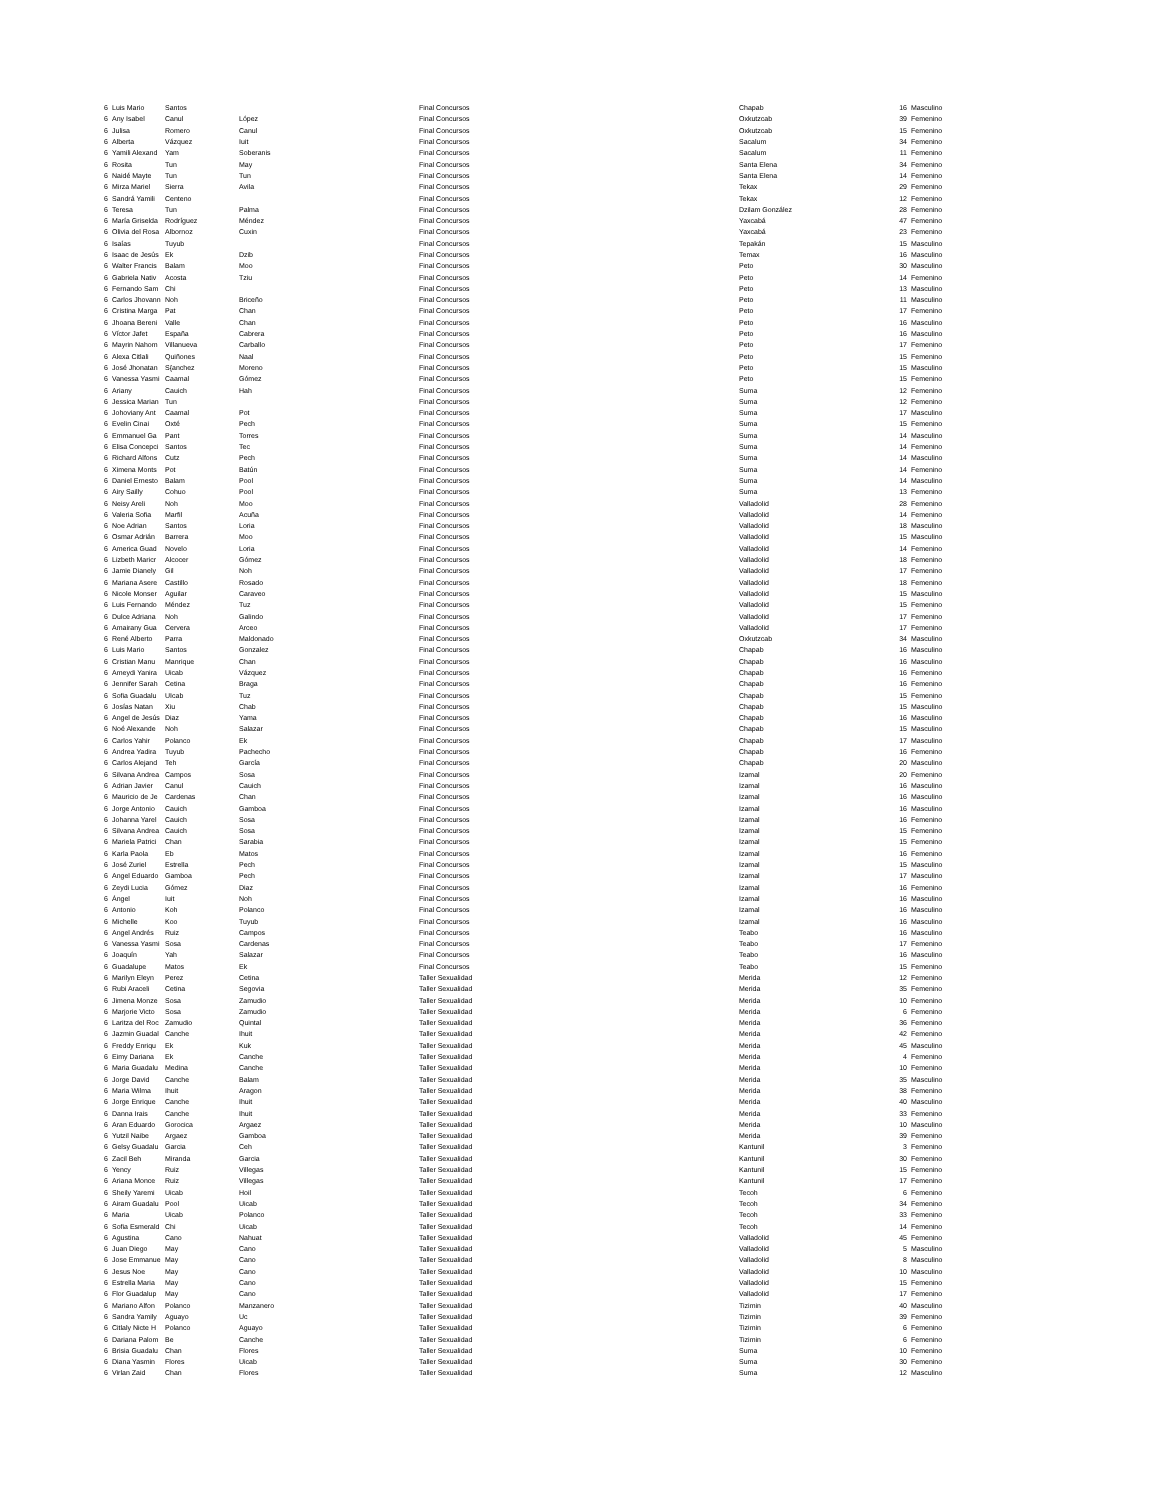| 6 | Luis Mario | Santos | | Final Concursos | Chapab | 16 | Masculino |
| 6 | Any Isabel | Canul | López | Final Concursos | Oxkutzcab | 39 | Femenino |
| 6 | Julisa | Romero | Canul | Final Concursos | Oxkutzcab | 15 | Femenino |
| 6 | Alberta | Vázquez | Iuit | Final Concursos | Sacalum | 34 | Femenino |
| 6 | Yamili Alexand | Yam | Soberanis | Final Concursos | Sacalum | 11 | Femenino |
| 6 | Rosita | Tun | May | Final Concursos | Santa Elena | 34 | Femenino |
| 6 | Naidé Mayte | Tun | Tun | Final Concursos | Santa Elena | 14 | Femenino |
| 6 | Mirza Mariel | Sierra | Avila | Final Concursos | Tekax | 29 | Femenino |
| 6 | Sandrá Yamili | Centeno | | Final Concursos | Tekax | 12 | Femenino |
| 6 | Teresa | Tun | Palma | Final Concursos | Dzilam González | 28 | Femenino |
| 6 | María Griselda | Rodríguez | Méndez | Final Concursos | Yaxcabá | 47 | Femenino |
| 6 | Olivia del Rosa | Albornoz | Cuxin | Final Concursos | Yaxcabá | 23 | Femenino |
| 6 | Isaías | Tuyub | | Final Concursos | Tepakán | 15 | Masculino |
| 6 | Isaac de Jesús | Ek | Dzib | Final Concursos | Temax | 16 | Masculino |
| 6 | Walter Francis | Balam | Moo | Final Concursos | Peto | 30 | Masculino |
| 6 | Gabriela Nativ | Acosta | Tziu | Final Concursos | Peto | 14 | Femenino |
| 6 | Fernando Sam | Chi | | Final Concursos | Peto | 13 | Masculino |
| 6 | Carlos Jhovann | Noh | Briceño | Final Concursos | Peto | 11 | Masculino |
| 6 | Cristina Marga | Pat | Chan | Final Concursos | Peto | 17 | Femenino |
| 6 | Jhoana Bereni | Valle | Chan | Final Concursos | Peto | 16 | Masculino |
| 6 | Víctor Jafet | España | Cabrera | Final Concursos | Peto | 16 | Masculino |
| 6 | Mayrin Nahom | Villanueva | Carballo | Final Concursos | Peto | 17 | Femenino |
| 6 | Alexa Citlali | Quiñones | Naal | Final Concursos | Peto | 15 | Femenino |
| 6 | José Jhonatan | S{anchez | Moreno | Final Concursos | Peto | 15 | Masculino |
| 6 | Vanessa Yasmi | Caamal | Gómez | Final Concursos | Peto | 15 | Femenino |
| 6 | Ariany | Cauich | Hah | Final Concursos | Suma | 12 | Femenino |
| 6 | Jessica Marian | Tun | | Final Concursos | Suma | 12 | Femenino |
| 6 | Johoviany Ant | Caamal | Pot | Final Concursos | Suma | 17 | Masculino |
| 6 | Evelin Cinai | Oxté | Pech | Final Concursos | Suma | 15 | Femenino |
| 6 | Emmanuel Ga | Pant | Torres | Final Concursos | Suma | 14 | Masculino |
| 6 | Elisa Concepci | Santos | Tec | Final Concursos | Suma | 14 | Femenino |
| 6 | Richard Alfons | Cutz | Pech | Final Concursos | Suma | 14 | Masculino |
| 6 | Ximena Monts | Pot | Batún | Final Concursos | Suma | 14 | Femenino |
| 6 | Daniel Ernesto | Balam | Pool | Final Concursos | Suma | 14 | Masculino |
| 6 | Airy Sailly | Cohuo | Pool | Final Concursos | Suma | 13 | Femenino |
| 6 | Neisy Areli | Noh | Moo | Final Concursos | Valladolid | 28 | Femenino |
| 6 | Valeria Sofia | Marfil | Acuña | Final Concursos | Valladolid | 14 | Femenino |
| 6 | Noe Adrian | Santos | Loria | Final Concursos | Valladolid | 18 | Masculino |
| 6 | Osmar Adrián | Barrera | Moo | Final Concursos | Valladolid | 15 | Masculino |
| 6 | America Guad | Novelo | Loria | Final Concursos | Valladolid | 14 | Femenino |
| 6 | Lizbeth Maricr | Alcocer | Gómez | Final Concursos | Valladolid | 18 | Femenino |
| 6 | Jamie Dianely | Gil | Noh | Final Concursos | Valladolid | 17 | Femenino |
| 6 | Mariana Asere | Castillo | Rosado | Final Concursos | Valladolid | 18 | Femenino |
| 6 | Nicole Monser | Aguilar | Caraveo | Final Concursos | Valladolid | 15 | Masculino |
| 6 | Luis Fernando | Méndez | Tuz | Final Concursos | Valladolid | 15 | Femenino |
| 6 | Dulce Adriana | Noh | Galindo | Final Concursos | Valladolid | 17 | Femenino |
| 6 | Amairany Gua | Cervera | Arceo | Final Concursos | Valladolid | 17 | Femenino |
| 6 | René Alberto | Parra | Maldonado | Final Concursos | Oxkutzcab | 34 | Masculino |
| 6 | Luis Mario | Santos | Gonzalez | Final Concursos | Chapab | 16 | Masculino |
| 6 | Cristian Manu | Manrique | Chan | Final Concursos | Chapab | 16 | Masculino |
| 6 | Ameydi Yanira | Uicab | Vázquez | Final Concursos | Chapab | 16 | Femenino |
| 6 | Jennifer Sarah | Cetina | Braga | Final Concursos | Chapab | 16 | Femenino |
| 6 | Sofia Guadalu | UIcab | Tuz | Final Concursos | Chapab | 15 | Femenino |
| 6 | Josías Natan | Xiu | Chab | Final Concursos | Chapab | 15 | Masculino |
| 6 | Angel de Jesús | Diaz | Yama | Final Concursos | Chapab | 16 | Masculino |
| 6 | Noé Alexande | Noh | Salazar | Final Concursos | Chapab | 15 | Masculino |
| 6 | Carlos Yahir | Polanco | Ek | Final Concursos | Chapab | 17 | Masculino |
| 6 | Andrea Yadira | Tuyub | Pachecho | Final Concursos | Chapab | 16 | Femenino |
| 6 | Carlos Alejand | Teh | García | Final Concursos | Chapab | 20 | Masculino |
| 6 | Silvana Andrea | Campos | Sosa | Final Concursos | Izamal | 20 | Femenino |
| 6 | Adrian Javier | Canul | Cauich | Final Concursos | Izamal | 16 | Masculino |
| 6 | Mauricio de Je | Cardenas | Chan | Final Concursos | Izamal | 16 | Masculino |
| 6 | Jorge Antonio | Cauich | Gamboa | Final Concursos | Izamal | 16 | Masculino |
| 6 | Johanna Yarel | Cauich | Sosa | Final Concursos | Izamal | 16 | Femenino |
| 6 | Silvana Andrea | Cauich | Sosa | Final Concursos | Izamal | 15 | Femenino |
| 6 | Mariela Patrici | Chan | Sarabia | Final Concursos | Izamal | 15 | Femenino |
| 6 | Karla Paola | Eb | Matos | Final Concursos | Izamal | 16 | Femenino |
| 6 | José Zuriel | Estrella | Pech | Final Concursos | Izamal | 15 | Masculino |
| 6 | Angel Eduardo | Gamboa | Pech | Final Concursos | Izamal | 17 | Masculino |
| 6 | Zeydi Lucia | Gómez | Diaz | Final Concursos | Izamal | 16 | Femenino |
| 6 | Ángel | Iuit | Noh | Final Concursos | Izamal | 16 | Masculino |
| 6 | Antonio | Koh | Polanco | Final Concursos | Izamal | 16 | Masculino |
| 6 | Michelle | Koo | Tuyub | Final Concursos | Izamal | 16 | Masculino |
| 6 | Angel Andrés | Ruiz | Campos | Final Concursos | Teabo | 16 | Masculino |
| 6 | Vanessa Yasmi | Sosa | Cardenas | Final Concursos | Teabo | 17 | Femenino |
| 6 | Joaquín | Yah | Salazar | Final Concursos | Teabo | 16 | Masculino |
| 6 | Guadalupe | Matos | Ek | Final Concursos | Teabo | 15 | Femenino |
| 6 | Marilyn Eleyn | Perez | Cetina | Taller Sexualidad | Merida | 12 | Femenino |
| 6 | Rubi Araceli | Cetina | Segovia | Taller Sexualidad | Merida | 35 | Femenino |
| 6 | Jimena Monze | Sosa | Zamudio | Taller Sexualidad | Merida | 10 | Femenino |
| 6 | Marjorie Victo | Sosa | Zamudio | Taller Sexualidad | Merida | 6 | Femenino |
| 6 | Laritza del Roc | Zamudio | Quintal | Taller Sexualidad | Merida | 36 | Femenino |
| 6 | Jazmin Guadal | Canche | Ihuit | Taller Sexualidad | Merida | 42 | Femenino |
| 6 | Freddy Enriqu | Ek | Kuk | Taller Sexualidad | Merida | 45 | Masculino |
| 6 | Eimy Dariana | Ek | Canche | Taller Sexualidad | Merida | 4 | Femenino |
| 6 | Maria Guadalu | Medina | Canche | Taller Sexualidad | Merida | 10 | Femenino |
| 6 | Jorge David | Canche | Balam | Taller Sexualidad | Merida | 35 | Masculino |
| 6 | Maria Wilma | Ihuit | Aragon | Taller Sexualidad | Merida | 38 | Femenino |
| 6 | Jorge Enrique | Canche | Ihuit | Taller Sexualidad | Merida | 40 | Masculino |
| 6 | Danna Irais | Canche | Ihuit | Taller Sexualidad | Merida | 33 | Femenino |
| 6 | Aran Eduardo | Gorocica | Argaez | Taller Sexualidad | Merida | 10 | Masculino |
| 6 | Yutzil Naibe | Argaez | Gamboa | Taller Sexualidad | Merida | 39 | Femenino |
| 6 | Gelsy Guadalu | Garcia | Ceh | Taller Sexualidad | Kantunil | 3 | Femenino |
| 6 | Zacil Beh | Miranda | Garcia | Taller Sexualidad | Kantunil | 30 | Femenino |
| 6 | Yency | Ruiz | Villegas | Taller Sexualidad | Kantunil | 15 | Femenino |
| 6 | Ariana Monce | Ruiz | Villegas | Taller Sexualidad | Kantunil | 17 | Femenino |
| 6 | Sheily Yaremi | Uicab | Hoil | Taller Sexualidad | Tecoh | 6 | Femenino |
| 6 | Airam Guadalu | Pool | Uicab | Taller Sexualidad | Tecoh | 34 | Femenino |
| 6 | Maria | Uicab | Polanco | Taller Sexualidad | Tecoh | 33 | Femenino |
| 6 | Sofia Esmerald | Chi | Uicab | Taller Sexualidad | Tecoh | 14 | Femenino |
| 6 | Agustina | Cano | Nahuat | Taller Sexualidad | Valladolid | 45 | Femenino |
| 6 | Juan Diego | May | Cano | Taller Sexualidad | Valladolid | 5 | Masculino |
| 6 | Jose Emmanue | May | Cano | Taller Sexualidad | Valladolid | 8 | Masculino |
| 6 | Jesus Noe | May | Cano | Taller Sexualidad | Valladolid | 10 | Masculino |
| 6 | Estrella Maria | May | Cano | Taller Sexualidad | Valladolid | 15 | Femenino |
| 6 | Flor Guadalup | May | Cano | Taller Sexualidad | Valladolid | 17 | Femenino |
| 6 | Mariano Alfon | Polanco | Manzanero | Taller Sexualidad | Tizimin | 40 | Masculino |
| 6 | Sandra Yamily | Aguayo | Uc | Taller Sexualidad | Tizimin | 39 | Femenino |
| 6 | Citlaly Nicte H | Polanco | Aguayo | Taller Sexualidad | Tizimin | 6 | Femenino |
| 6 | Dariana Palom | Be | Canche | Taller Sexualidad | Tizimin | 6 | Femenino |
| 6 | Brisia Guadalu | Chan | Flores | Taller Sexualidad | Suma | 10 | Femenino |
| 6 | Diana Yasmin | Flores | Uicab | Taller Sexualidad | Suma | 30 | Femenino |
| 6 | Virlan Zaid | Chan | Flores | Taller Sexualidad | Suma | 12 | Masculino |